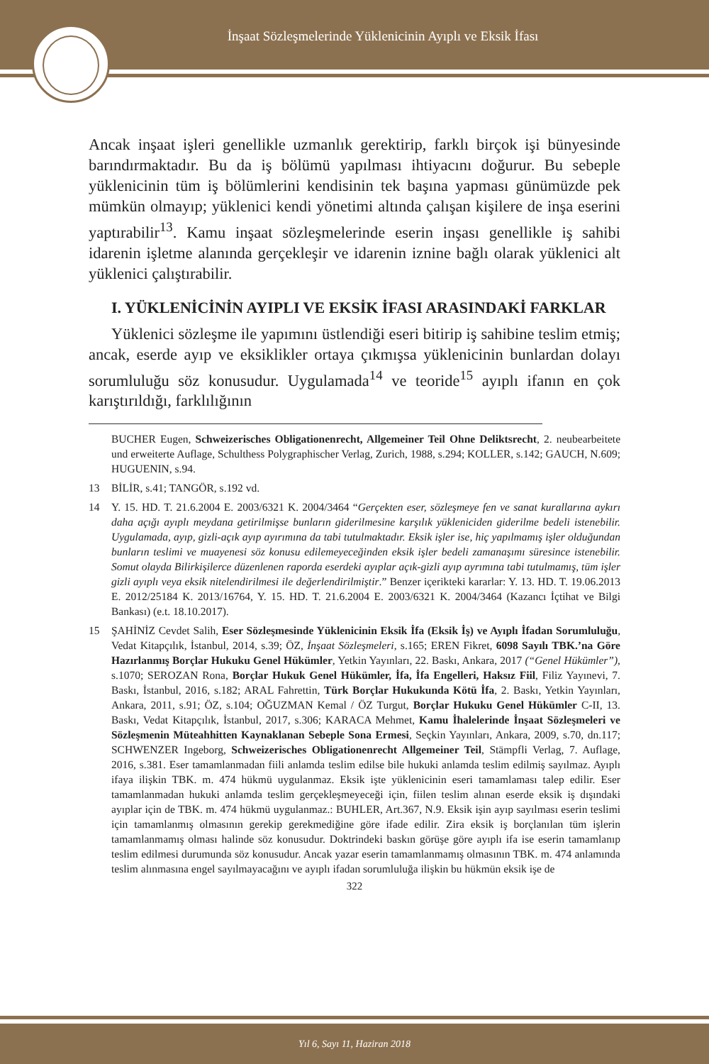İnşaat Sözleşmelerinde Yüklenicinin Ayıplı ve Eksik İfası
Ancak inşaat işleri genellikle uzmanlık gerektirip, farklı birçok işi bünyesinde barındırmaktadır. Bu da iş bölümü yapılması ihtiyacını doğurur. Bu sebeple yüklenicinin tüm iş bölümlerini kendisinin tek başına yapması günümüzde pek mümkün olmayıp; yüklenici kendi yönetimi altında çalışan kişilere de inşa eserini yaptırabilir<sup>13</sup>. Kamu inşaat sözleşmelerinde eserin inşası genellikle iş sahibi idarenin işletme alanında gerçekleşir ve idarenin iznine bağlı olarak yüklenici alt yüklenici çalıştırabilir.
I. YÜKLENİCİNİN AYIPLI VE EKSİK İFASI ARASINDAKİ FARKLAR
Yüklenici sözleşme ile yapımını üstlendiği eseri bitirip iş sahibine teslim etmiş; ancak, eserde ayıp ve eksiklikler ortaya çıkmışsa yüklenicinin bunlardan dolayı sorumluluğu söz konusudur. Uygulamada<sup>14</sup> ve teoride<sup>15</sup> ayıplı ifanın en çok karıştırıldığı, farklılığının
BUCHER Eugen, Schweizerisches Obligationenrecht, Allgemeiner Teil Ohne Deliktsrecht, 2. neubearbeitete und erweiterte Auflage, Schulthess Polygraphischer Verlag, Zurich, 1988, s.294; KOLLER, s.142; GAUCH, N.609; HUGUENIN, s.94.
13 BİLİR, s.41; TANGÖR, s.192 vd.
14 Y. 15. HD. T. 21.6.2004 E. 2003/6321 K. 2004/3464 “Gerçekten eser, sözleşmeye fen ve sanat kurallarına aykırı daha açığı ayıplı meydana getirilmişse bunların giderilmesine karşılık yükleniciden giderilme bedeli istenebilir. Uygulamada, ayıp, gizli-açık ayıp ayırımına da tabi tutulmaktadır. Eksik işler ise, hiç yapılmamış işler olduğundan bunların teslimi ve muayenesi söz konusu edilemeyeceğinden eksik işler bedeli zamanaşımı süresince istenebilir. Somut olayda Bilirkişilerce düzenlenen raporda eserdeki ayıplar açık-gizli ayıp ayrımına tabi tutulmamış, tüm işler gizli ayıplı veya eksik nitelendirilmesi ile değerlendirilmiştir.” Benzer içerikteki kararlar: Y. 13. HD. T. 19.06.2013 E. 2012/25184 K. 2013/16764, Y. 15. HD. T. 21.6.2004 E. 2003/6321 K. 2004/3464 (Kazancı İçtihat ve Bilgi Bankası) (e.t. 18.10.2017).
15 ŞAHİNİZ Cevdet Salih, Eser Sözleşmesinde Yüklenicinin Eksik İfa (Eksik İş) ve Ayıplı İfadan Sorumluluğu, Vedat Kitapçılık, İstanbul, 2014, s.39; ÖZ, İnşaat Sözleşmeleri, s.165; EREN Fikret, 6098 Sayılı TBK.’na Göre Hazırlanmış Borçlar Hukuku Genel Hükümler, Yetkin Yayınları, 22. Baskı, Ankara, 2017 (“Genel Hükümler”), s.1070; SEROZAN Rona, Borçlar Hukuk Genel Hükümler, İfa, İfa Engelleri, Haksız Fiil, Filiz Yayınevi, 7. Baskı, İstanbul, 2016, s.182; ARAL Fahrettin, Türk Borçlar Hukukunda Kötü İfa, 2. Baskı, Yetkin Yayınları, Ankara, 2011, s.91; ÖZ, s.104; OĞUZMAN Kemal / ÖZ Turgut, Borçlar Hukuku Genel Hükümler C-II, 13. Baskı, Vedat Kitapçılık, İstanbul, 2017, s.306; KARACA Mehmet, Kamu İhalelerinde İnşaat Sözleşmeleri ve Sözleşmenin Müteahhitten Kaynaklanan Sebeple Sona Ermesi, Seçkin Yayınları, Ankara, 2009, s.70, dn.117; SCHWENZER Ingeborg, Schweizerisches Obligationenrecht Allgemeiner Teil, Stämpfli Verlag, 7. Auflage, 2016, s.381. Eser tamamlanmadan fiili anlamda teslim edilse bile hukuki anlamda teslim edilmiş sayılmaz. Ayıplı ifaya ilişkin TBK. m. 474 hükmü uygulanmaz. Eksik işte yüklenicinin eseri tamamlaması talep edilir. Eser tamamlanmadan hukuki anlamda teslim gerçekleşmeyeceği için, fiilen teslim alınan eserde eksik iş dışındaki ayıplar için de TBK. m. 474 hükmü uygulanmaz.: BUHLER, Art.367, N.9. Eksik işin ayıp sayılması eserin teslimi için tamamlanmış olmasının gerekip gerekmediğine göre ifade edilir. Zira eksik iş borçlanılan tüm işlerin tamamlanmamış olması halinde söz konusudur. Doktrindeki baskın görüşe göre ayıplı ifa ise eserin tamamlanıp teslim edilmesi durumunda söz konusudur. Ancak yazar eserin tamamlanmamış olmasının TBK. m. 474 anlamında teslim alınmasına engel sayılmayacağını ve ayıplı ifadan sorumluluğa ilişkin bu hükmün eksik işe de
322
Yıl 6, Sayı 11, Haziran 2018